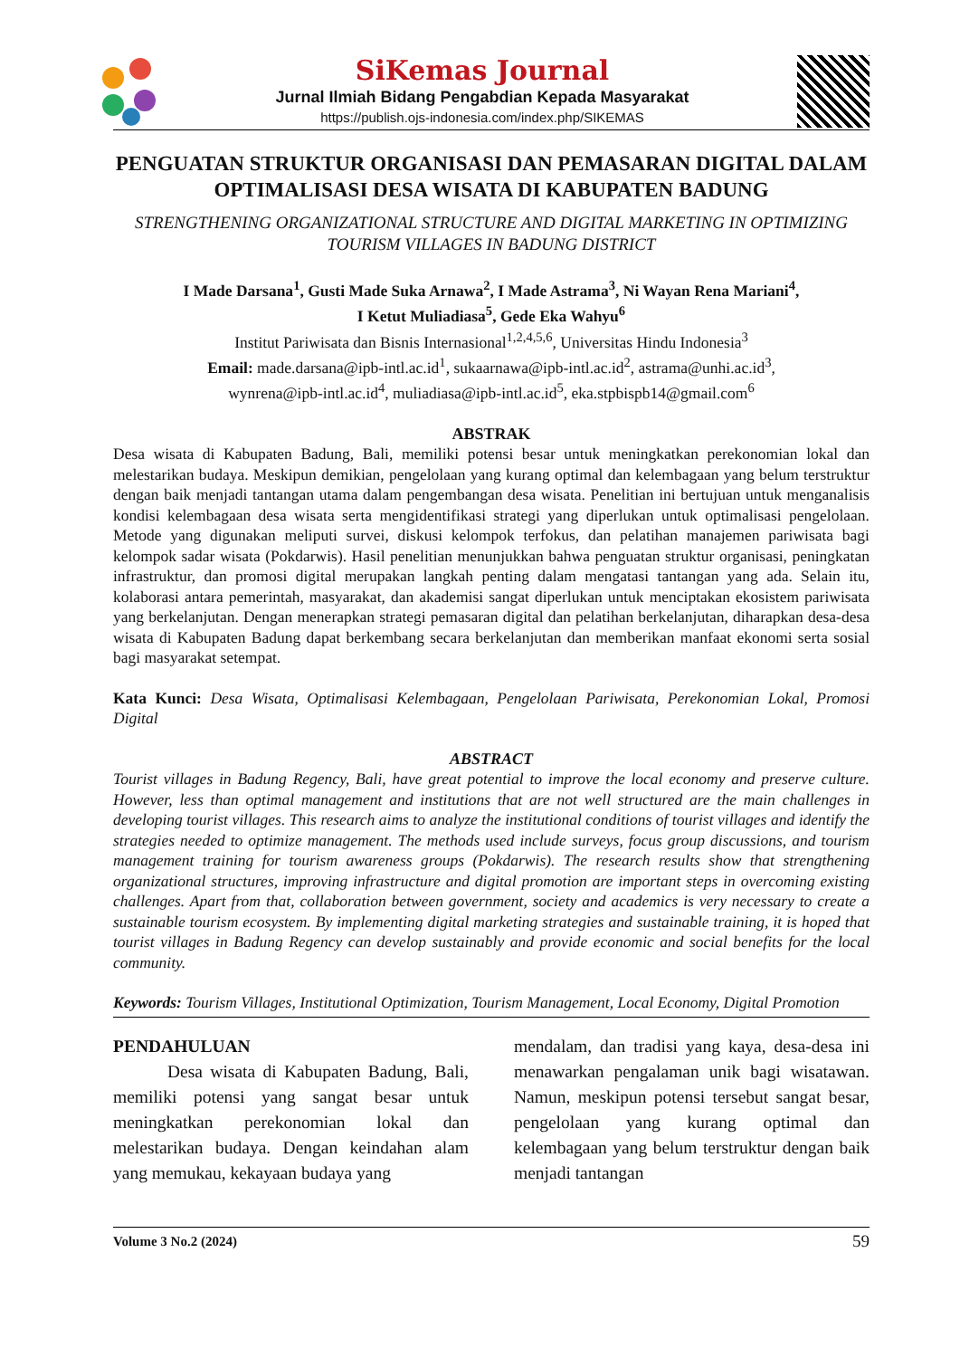SiKemas Journal
Jurnal Ilmiah Bidang Pengabdian Kepada Masyarakat
https://publish.ojs-indonesia.com/index.php/SIKEMAS
PENGUATAN STRUKTUR ORGANISASI DAN PEMASARAN DIGITAL DALAM OPTIMALISASI DESA WISATA DI KABUPATEN BADUNG
STRENGTHENING ORGANIZATIONAL STRUCTURE AND DIGITAL MARKETING IN OPTIMIZING TOURISM VILLAGES IN BADUNG DISTRICT
I Made Darsana<sup>1</sup>, Gusti Made Suka Arnawa<sup>2</sup>, I Made Astrama<sup>3</sup>, Ni Wayan Rena Mariani<sup>4</sup>,
I Ketut Muliadiasa<sup>5</sup>, Gede Eka Wahyu<sup>6</sup>
Institut Pariwisata dan Bisnis Internasional<sup>1,2,4,5,6</sup>, Universitas Hindu Indonesia<sup>3</sup>
Email: made.darsana@ipb-intl.ac.id<sup>1</sup>, sukaarnawa@ipb-intl.ac.id<sup>2</sup>, astrama@unhi.ac.id<sup>3</sup>,
wynrena@ipb-intl.ac.id<sup>4</sup>, muliadiasa@ipb-intl.ac.id<sup>5</sup>, eka.stpbispb14@gmail.com<sup>6</sup>
ABSTRAK
Desa wisata di Kabupaten Badung, Bali, memiliki potensi besar untuk meningkatkan perekonomian lokal dan melestarikan budaya. Meskipun demikian, pengelolaan yang kurang optimal dan kelembagaan yang belum terstruktur dengan baik menjadi tantangan utama dalam pengembangan desa wisata. Penelitian ini bertujuan untuk menganalisis kondisi kelembagaan desa wisata serta mengidentifikasi strategi yang diperlukan untuk optimalisasi pengelolaan. Metode yang digunakan meliputi survei, diskusi kelompok terfokus, dan pelatihan manajemen pariwisata bagi kelompok sadar wisata (Pokdarwis). Hasil penelitian menunjukkan bahwa penguatan struktur organisasi, peningkatan infrastruktur, dan promosi digital merupakan langkah penting dalam mengatasi tantangan yang ada. Selain itu, kolaborasi antara pemerintah, masyarakat, dan akademisi sangat diperlukan untuk menciptakan ekosistem pariwisata yang berkelanjutan. Dengan menerapkan strategi pemasaran digital dan pelatihan berkelanjutan, diharapkan desa-desa wisata di Kabupaten Badung dapat berkembang secara berkelanjutan dan memberikan manfaat ekonomi serta sosial bagi masyarakat setempat.
Kata Kunci: Desa Wisata, Optimalisasi Kelembagaan, Pengelolaan Pariwisata, Perekonomian Lokal, Promosi Digital
ABSTRACT
Tourist villages in Badung Regency, Bali, have great potential to improve the local economy and preserve culture. However, less than optimal management and institutions that are not well structured are the main challenges in developing tourist villages. This research aims to analyze the institutional conditions of tourist villages and identify the strategies needed to optimize management. The methods used include surveys, focus group discussions, and tourism management training for tourism awareness groups (Pokdarwis). The research results show that strengthening organizational structures, improving infrastructure and digital promotion are important steps in overcoming existing challenges. Apart from that, collaboration between government, society and academics is very necessary to create a sustainable tourism ecosystem. By implementing digital marketing strategies and sustainable training, it is hoped that tourist villages in Badung Regency can develop sustainably and provide economic and social benefits for the local community.
Keywords: Tourism Villages, Institutional Optimization, Tourism Management, Local Economy, Digital Promotion
PENDAHULUAN
Desa wisata di Kabupaten Badung, Bali, memiliki potensi yang sangat besar untuk meningkatkan perekonomian lokal dan melestarikan budaya. Dengan keindahan alam yang memukau, kekayaan budaya yang
mendalam, dan tradisi yang kaya, desa-desa ini menawarkan pengalaman unik bagi wisatawan. Namun, meskipun potensi tersebut sangat besar, pengelolaan yang kurang optimal dan kelembagaan yang belum terstruktur dengan baik menjadi tantangan
Volume 3 No.2 (2024) 59